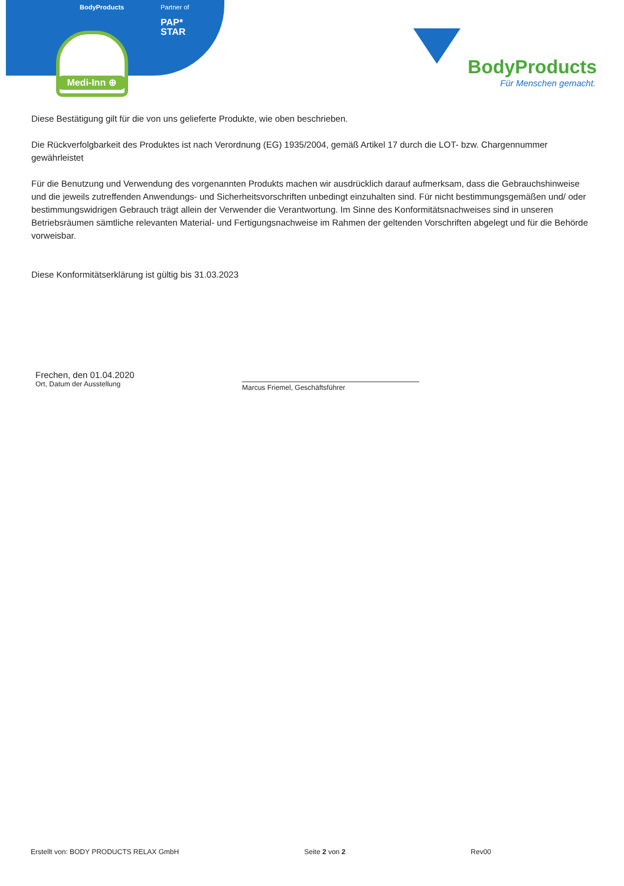BodyProducts Partner of
PAP*
STAR
Medi-Inn ⊕
BodyProducts
Für Menschen gemacht.
Diese Bestätigung gilt für die von uns gelieferte Produkte, wie oben beschrieben.
Die Rückverfolgbarkeit des Produktes ist nach Verordnung (EG) 1935/2004, gemäß Artikel 17 durch die LOT- bzw. Chargennummer gewährleistet
Für die Benutzung und Verwendung des vorgenannten Produkts machen wir ausdrücklich darauf aufmerksam, dass die Gebrauchshinweise und die jeweils zutreffenden Anwendungs- und Sicherheitsvorschriften unbedingt einzuhalten sind. Für nicht bestimmungsgemäßen und/ oder bestimmungswidrigen Gebrauch trägt allein der Verwender die Verantwortung. Im Sinne des Konformitätsnachweises sind in unseren Betriebsräumen sämtliche relevanten Material- und Fertigungsnachweise im Rahmen der geltenden Vorschriften abgelegt und für die Behörde vorweisbar.
Diese Konformitätserklärung ist gültig bis 31.03.2023
Frechen, den 01.04.2020
Ort, Datum der Ausstellung
Marcus Friemel, Geschäftsführer
Erstellt von: BODY PRODUCTS RELAX GmbH Seite 2 von 2 Rev00